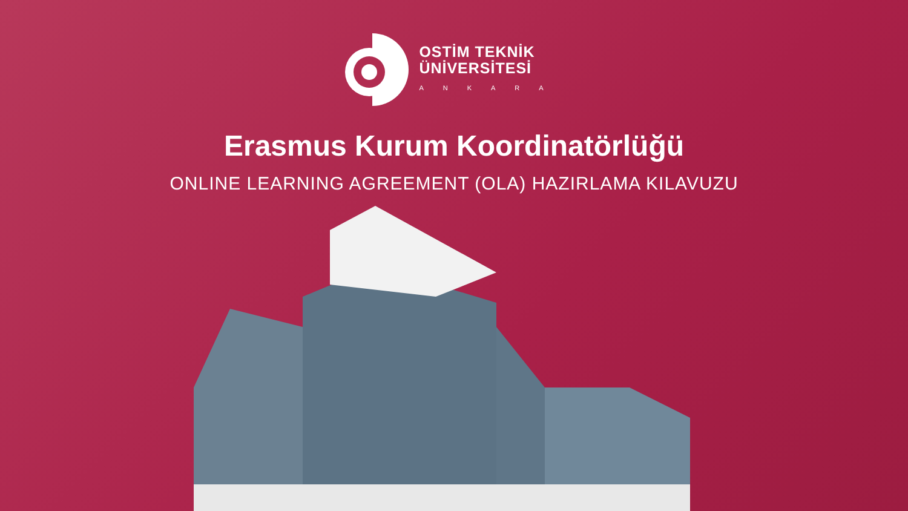OSTİM TEKNİK
ÜNİVERSİTESİ
ANKARA
Erasmus Kurum Koordinatörlüğü
ONLINE LEARNING AGREEMENT (OLA) HAZIRLAMA KILAVUZU